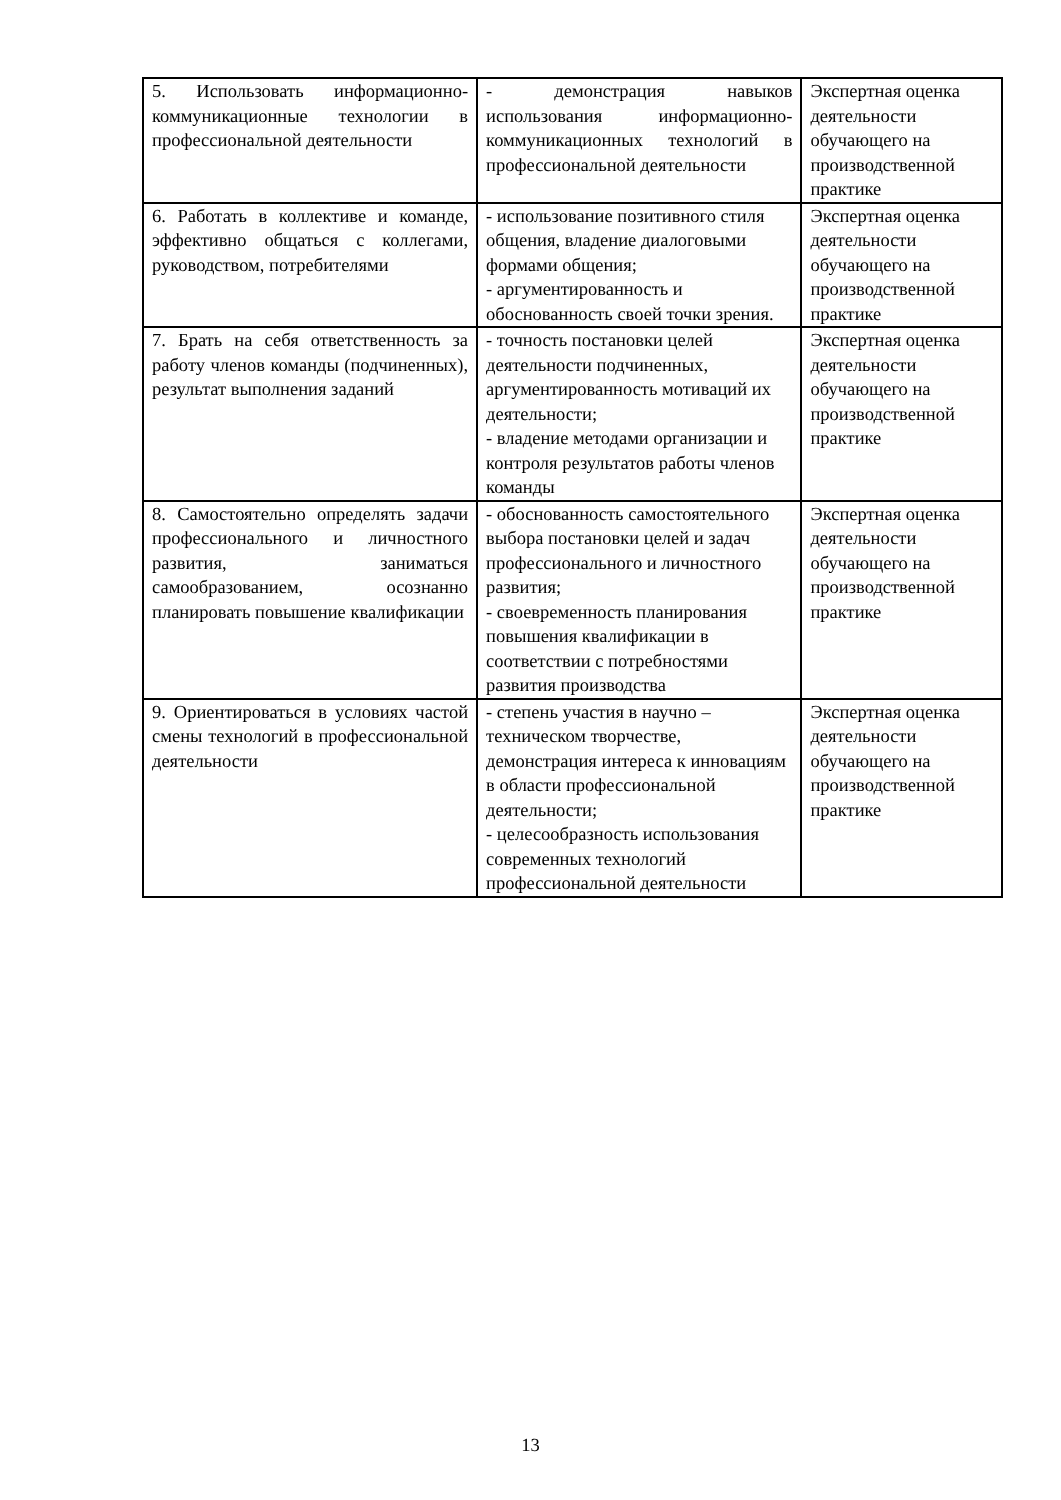| 5. Использовать информационно-коммуникационные технологии в профессиональной деятельности | - демонстрация навыков использования информационно-коммуникационных технологий в профессиональной деятельности | Экспертная оценка деятельности обучающего на производственной практике |
| 6. Работать в коллективе и команде, эффективно общаться с коллегами, руководством, потребителями | - использование позитивного стиля общения, владение диалоговыми формами общения; - аргументированность и обоснованность своей точки зрения. | Экспертная оценка деятельности обучающего на производственной практике |
| 7. Брать на себя ответственность за работу членов команды (подчиненных), результат выполнения заданий | - точность постановки целей деятельности подчиненных, аргументированность мотиваций их деятельности; - владение методами организации и контроля результатов работы членов команды | Экспертная оценка деятельности обучающего на производственной практике |
| 8. Самостоятельно определять задачи профессионального и личностного развития, заниматься самообразованием, осознанно планировать повышение квалификации | - обоснованность самостоятельного выбора постановки целей и задач профессионального и личностного развития; - своевременность планирования повышения квалификации в соответствии с потребностями развития производства | Экспертная оценка деятельности обучающего на производственной практике |
| 9. Ориентироваться в условиях частой смены технологий в профессиональной деятельности | - степень участия в научно – техническом творчестве, демонстрация интереса к инновациям в области профессиональной деятельности; - целесообразность использования современных технологий профессиональной деятельности | Экспертная оценка деятельности обучающего на производственной практике |
13